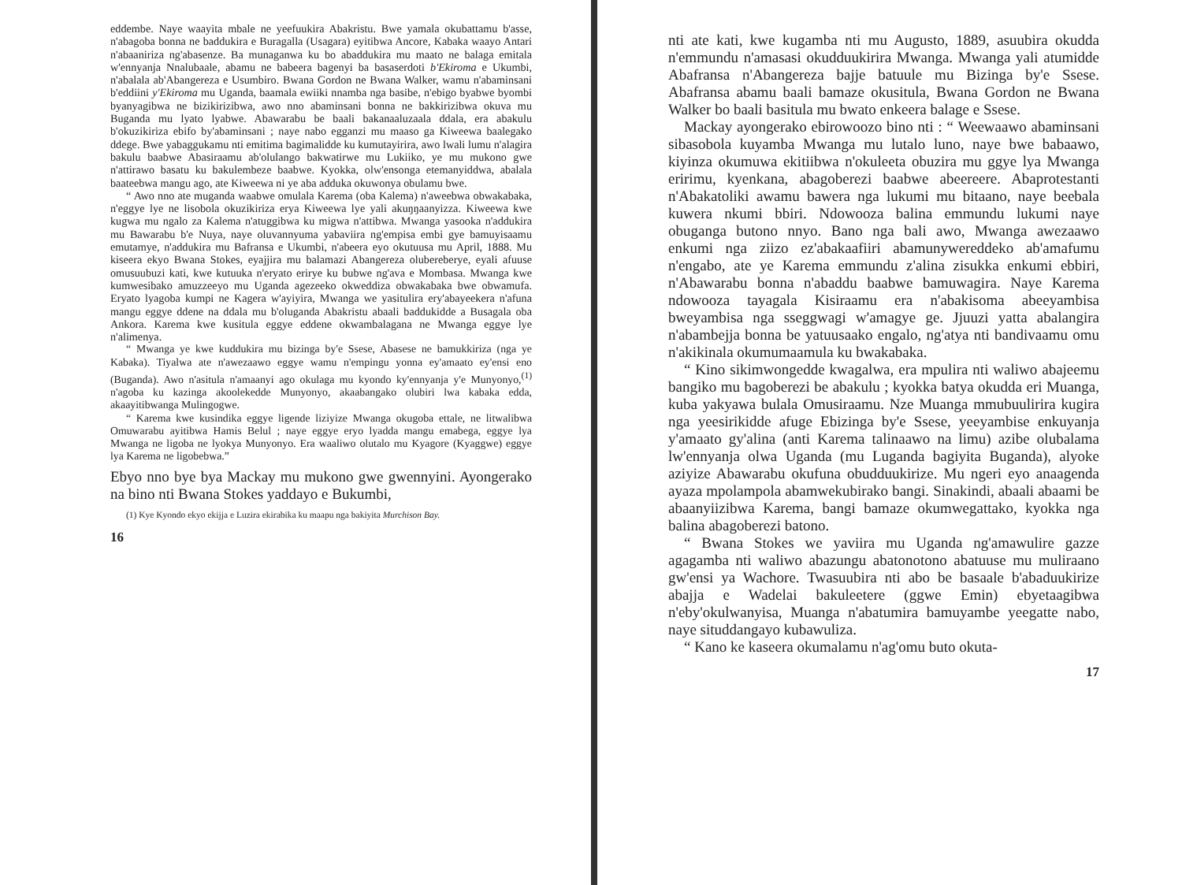eddembe. Naye waayita mbale ne yeefuukira Abakristu. Bwe yamala okubattamu b'asse, n'abagoba bonna ne baddukira e Buragalla (Usagara) eyitibwa Ancore, Kabaka waayo Antari n'abaaniriza ng'abasenze. Ba munaganwa ku bo abaddukira mu maato ne balaga emitala w'ennyanja Nnalubaale, abamu ne babeera bagenyi ba basaserdoti b'Ekiroma e Ukumbi, n'abalala ab'Abangereza e Usumbiro. Bwana Gordon ne Bwana Walker, wamu n'abaminsani b'eddiini y'Ekiroma mu Uganda, baamala ewiiki nnamba nga basibe, n'ebigo byabwe byombi byanyagibwa ne bizikirizibwa, awo nno abaminsani bonna ne bakkirizibwa okuva mu Buganda mu lyato lyabwe. Abawarabu be baali bakanaaluzaala ddala, era abakulu b'okuzikiriza ebifo by'abaminsani ; naye nabo egganzi mu maaso ga Kiweewa baalegako ddege. Bwe yabaggukamu nti emitima bagimalidde ku kumutayirira, awo lwali lumu n'alagira bakulu baabwe Abasiraamu ab'olulango bakwatirwe mu Lukiiko, ye mu mukono gwe n'attirawo basatu ku bakulembeze baabwe. Kyokka, olw'ensonga etemanyiddwa, abalala baateebwa mangu ago, ate Kiweewa ni ye aba adduka okuwonya obulamu bwe.
“ Awo nno ate muganda waabwe omulala Karema (oba Kalema) n'aweebwa obwakabaka, n'eggye lye ne lisobola okuzikiriza erya Kiweewa lye yali akuŋŋaanyizza. Kiweewa kwe kugwa mu ngalo za Kalema n'atuggibwa ku migwa n'attibwa. Mwanga yasooka n'addukira mu Bawarabu b'e Nuya, naye oluvannyuma yabaviira ng'empisa embi gye bamuyisaamu emutamye, n'addukira mu Bafransa e Ukumbi, n'abeera eyo okutuusa mu April, 1888. Mu kiseera ekyo Bwana Stokes, eyajjira mu balamazi Abangereza olubereberye, eyali afuuse omusuubuzi kati, kwe kutuuka n'eryato erirye ku bubwe ng'ava e Mombasa. Mwanga kwe kumwesibako amuzzeeyo mu Uganda agezeeko okweddiza obwakabaka bwe obwamufa. Eryato lyagoba kumpi ne Kagera w'ayiyira, Mwanga we yasitulira ery'abayeekera n'afuna mangu eggye ddene na ddala mu b'oluganda Abakristu abaali baddukidde a Busagala oba Ankora. Karema kwe kusitula eggye eddene okwambalagana ne Mwanga eggye lye n'alimenya.
“ Mwanga ye kwe kuddukira mu bizinga by'e Ssese, Abasese ne bamukkiriza (nga ye Kabaka). Tiyalwa ate n'awezaawo eggye wamu n'empingu yonna ey'amaato ey'ensi eno (Buganda). Awo n'asitula n'amaanyi ago okulaga mu kyondo ky'ennyanja y'e Munyonyo,<sup>(1)</sup> n'agoba ku kazinga akoolekedde Munyonyo, akaabangako olubiri lwa kabaka edda, akaayitibwanga Mulingogwe.
“ Karema kwe kusindika eggye ligende liziyize Mwanga okugoba ettale, ne litwalibwa Omuwarabu ayitibwa Hamis Belul ; naye eggye eryo lyadda mangu emabega, eggye lya Mwanga ne ligoba ne lyokya Munyonyo. Era waaliwo olutalo mu Kyagore (Kyaggwe) eggye lya Karema ne ligobebwa.”
Ebyo nno bye bya Mackay mu mukono gwe gwennyini. Ayongerako na bino nti Bwana Stokes yaddayo e Bukumbi,
(1) Kye Kyondo ekyo ekijja e Luzira ekirabika ku maapu nga bakiyita Murchison Bay.
16
nti ate kati, kwe kugamba nti mu Augusto, 1889, asuubira okudda n'emmundu n'amasasi okudduukirira Mwanga. Mwanga yali atumidde Abafransa n'Abangereza bajje batuule mu Bizinga by'e Ssese. Abafransa abamu baali bamaze okusitula, Bwana Gordon ne Bwana Walker bo baali basitula mu bwato enkeera balage e Ssese.
Mackay ayongerako ebirowoozo bino nti : “ Weewaawo abaminsani sibasobola kuyamba Mwanga mu lutalo luno, naye bwe babaawo, kiyinza okumuwa ekitiibwa n'okuleeta obuzira mu ggye lya Mwanga eririmu, kyenkana, abagoberezi baabwe abeereere. Abaprotestanti n'Abakatoliki awamu bawera nga lukumi mu bitaano, naye beebala kuwera nkumi bbiri. Ndowooza balina emmundu lukumi naye obuganga butono nnyo. Bano nga bali awo, Mwanga awezaawo enkumi nga ziizo ez'abakaafiiri abamunywereddeko ab'amafumu n'engabo, ate ye Karema emmundu z'alina zisukka enkumi ebbiri, n'Abawarabu bonna n'abaddu baabwe bamuwagira. Naye Karema ndowooza tayagala Kisiraamu era n'abakisoma abeeyambisa bweyambisa nga sseggwagi w'amagye ge. Jjuuzi yatta abalangira n'abambejja bonna be yatuusaako engalo, ng'atya nti bandivaamu omu n'akikinala okumumaamula ku bwakabaka.
“ Kino sikimwongedde kwagalwa, era mpulira nti waliwo abajeemu bangiko mu bagoberezi be abakulu ; kyokka batya okudda eri Muanga, kuba yakyawa bulala Omusiraamu. Nze Muanga mmubuulirira kugira nga yeesirikidde afuge Ebizinga by'e Ssese, yeeyambise enkuyanja y'amaato gy'alina (anti Karema talinaawo na limu) azibe olubalama lw'ennyanja olwa Uganda (mu Luganda bagiyita Buganda), alyoke aziyize Abawarabu okufuna obudduukirize. Mu ngeri eyo anaagenda ayaza mpolampola abamwekubirako bangi. Sinakindi, abaali abaami be abaanyiizibwa Karema, bangi bamaze okumwegattako, kyokka nga balina abagoberezi batono.
“ Bwana Stokes we yaviira mu Uganda ng'amawulire gazze agagamba nti waliwo abazungu abatonotono abatuuse mu muliraano gw'ensi ya Wachore. Twasuubira nti abo be basaale b'abaduukirize abajja e Wadelai bakuleetere (ggwe Emin) ebyetaagibwa n'eby'okulwanyisa, Muanga n'abatumira bamuyambe yeegatte nabo, naye situddangayo kubawuliza.
“ Kano ke kaseera okumalamu n'ag'omu buto okuta-
17